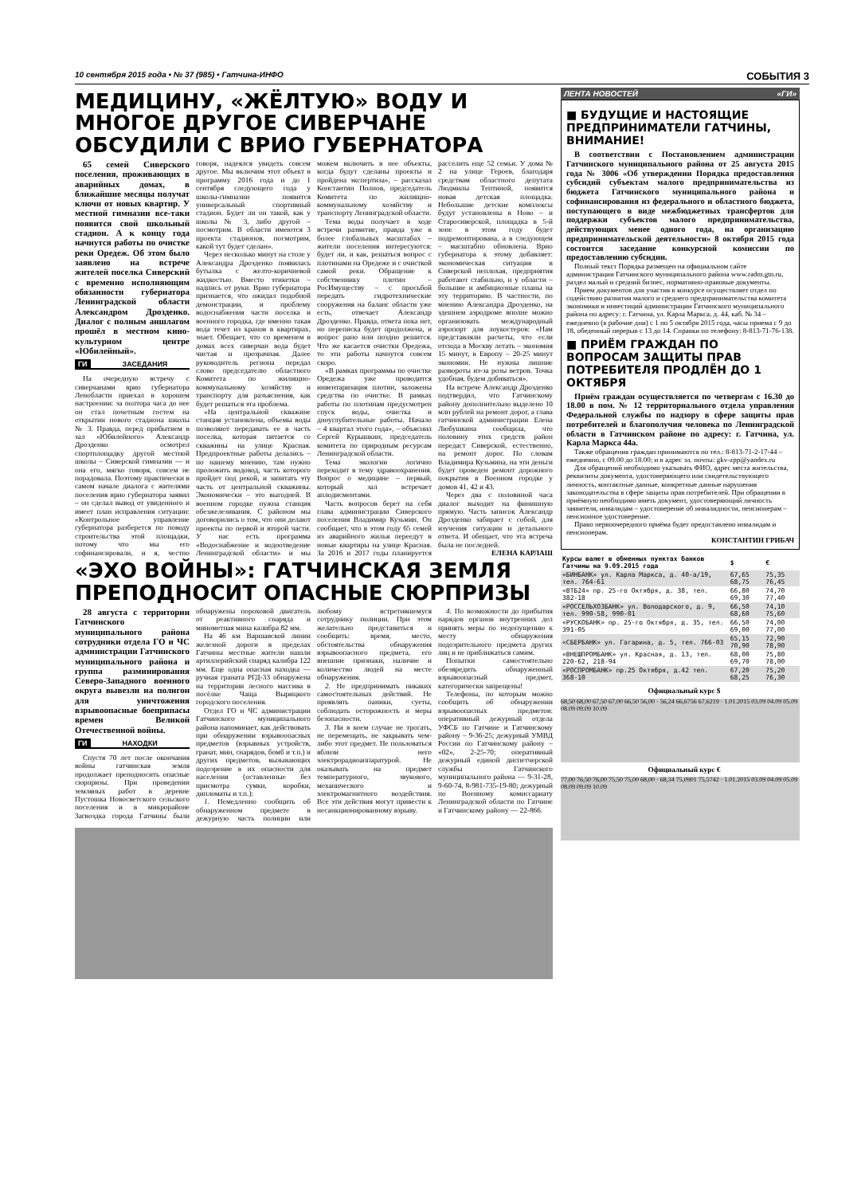10 сентября 2015 года • № 37 (985) • Гатчина-ИНФО СОБЫТИЯ 3
МЕДИЦИНУ, «ЖЁЛТУЮ» ВОДУ И МНОГОЕ ДРУГОЕ СИВЕРЧАНЕ ОБСУДИЛИ С ВРИО ГУБЕРНАТОРА
65 семей Сиверского поселения, проживающих в аварийных домах, в ближайшие месяцы получат ключи от новых квартир. У местной гимназии все-таки появится свой школьный стадион. А к концу года начнутся работы по очистке реки Оредеж. Об этом было заявлено на встрече жителей поселка Сиверский с временно исполняющим обязанности губернатора Ленинградской области Александром Дрозденко. Диалог с полным аншлагом прошёл в местном кино-культурном центре «Юбилейный».
ГИ ЗАСЕДАНИЯ
На очередную встречу с сиверчанами врио губернатора Ленобласти приехал в хорошем настроении: за полтора часа до нее он стал почетным гостем на открытии нового стадиона школы № 3. Правда, перед прибытием в зал «Юбилейного» Александр Дрозденко осмотрел спортплощадку другой местной школы – Сиверской гимназии — и она его, мягко говоря, совсем не порадовала. Поэтому практически в самом начале диалога с жителями поселения врио губернатора заявил – он сделал вывод от увиденного и имеет план исправления ситуации: «Контрольное управление губернатора разберется по поводу строительства этой площадки, потому что мы его софинансировали, и я, честно говоря, надеялся увидеть совсем другое. Мы включим этот объект в программу 2016 года и до 1 сентября следующего года у школы-гимназии появится универсальный спортивный стадион. Будет ли он такой, как у школы № 3, либо другой – посмотрим. В области имеются 3 проекта стадионов, посмотрим, какой тут будет сделан».
Через несколько минут на столе у Александра Дрозденко появилась бутылка с желто-коричневой жидкостью. Вместо этикетки – надпись от руки. Врио губернатора признается, что ожидал подобной демонстрации, и проблему водоснабжения части поселка и военного городка, где именно такая вода течет из кранов в квартирах, знает. Обещает, что со временем в домах всех сиверчан вода будет чистая и прозрачная. Далее руководитель региона передал слово председателю областного Комитета по жилищно-коммунальному хозяйству и транспорту для разъяснения, как будет решаться эта проблема.
«На центральной скважине станция установлена, объемы воды позволяют передавать ее в часть поселка, которая питается со скважины на улице Красная. Предпроектные работы делались – по нашему мнению, там нужно проложить водовод, часть которого пройдет под рекой, и запитать эту часть от центральной скважины. Экономически – это выгодней. В военном городке нужна станция обезжелезивания. С районом мы договорились о том, что они делают проекты по первой и второй части. У нас есть программа «Водоснабжение и водоотведение Ленинградской области» и мы можем включить в нее объекты, когда будут сделаны проекты и пройдена экспертиза», – рассказал Константин Полнов, председатель Комитета по жилищно-коммунальному хозяйству и транспорту Ленинградской области.
Тема воды получает в ходе встречи развитие, правда уже в более глобальных масштабах – жители поселения интересуются: будет ли, и как, решаться вопрос с плотинами на Оредеже и с очисткой самой реки. Обращение к собственнику плотин – РосИмуществу – с просьбой передать гидротехнические сооружения на баланс области уже есть, отвечает Александр Дрозденко. Правда, ответа пока нет, но переписка будет продолжена, и вопрос рано или поздно решится. Что же касается очистки Оредежа, то эти работы начнутся совсем скоро.
«В рамках программы по очистке Оредежа уже проводится инвентаризация плотин, заложены средства по очистке. В рамках работы по плотинам предусмотрен спуск воды, очистка и дноуглубительные работы. Начало – 4 квартал этого года», – объяснил Сергей Курышкин, председатель комитета по природным ресурсам Ленинградской области.
Тема экологии логично переходит в тему здравоохранения. Вопрос о медицине – первый, который зал встречает аплодисментами.
Часть вопросов берет на себя глава администрации Сиверского поселения Владимир Кузьмин. Он сообщает, что в этом году 65 семей из аварийного жилья переедут в новые квартиры на улице Красная. За 2016 и 2017 годы планируется расселить еще 52 семьи. У дома № 2 на улице Героев, благодаря средствам областного депутата Людмилы Тептиной, появится новая детская площадка. Небольшие детские комплексы будут установлены в Ново – и Старосиверской, площадка в 5-й зоне в этом году будет подремонтирована, а в следующем – масштабно обновлена. Врио губернатора к этому добавляет: экономическая ситуация в Сиверской неплохая, предприятия работают стабильно, и у области – большие и амбициозные планы на эту территорию. В частности, по мнению Александра Дрозденко, на здешнем аэродроме вполне можно организовать международный аэропорт для лоукостеров: «Нам представляли расчеты, что если отсюда в Москву летать – экономия 15 минут, в Европу – 20-25 минут экономии. Не нужны лишние развороты из-за розы ветров. Точка удобная, будем добиваться».
На встрече Александр Дрозденко подтвердил, что Гатчинскому району дополнительно выделено 10 млн рублей на ремонт дорог, а глава гатчинской администрации Елена Любушкина сообщила, что половину этих средств район передаст Сиверской, естественно, на ремонт дорог. По словам Владимира Кузьмина, на эти деньги будет проведен ремонт дорожного покрытия в Военном городке у домов 41, 42 и 43.
Через два с половиной часа диалог выходит на финишную прямую. Часть записок Александр Дрозденко забирает с собой, для изучения ситуации и детального ответа. И обещает, что эта встреча была не последней.
ЕЛЕНА КАРЛАШ
«ЭХО ВОЙНЫ»: ГАТЧИНСКАЯ ЗЕМЛЯ ПРЕПОДНОСИТ ОПАСНЫЕ СЮРПРИЗЫ
28 августа с территории Гатчинского муниципального района сотрудники отдела ГО и ЧС администрации Гатчинского муниципального района и группа разминирования Северо-Западного военного округа вывезли на полигон для уничтожения взрывоопасные боеприпасы времен Великой Отечественной войны.
ГИ НАХОДКИ
Спустя 70 лет после окончания войны гатчинская земля продолжает преподносить опасные сюрпризы. При проведении земляных работ в деревне Пустошка Новосветского сельского поселения и в микрорайоне Загвоздка города Гатчины были обнаружены пороховой двигатель от реактивного снаряда и минометная мина калибра 82 мм.
На 46 км Варшавской линии железной дороги в пределах Гатчины местные жители нашли артиллерийский снаряд калибра 122 мм. Еще одна опасная находка — ручная граната РГД-33 обнаружена на территории лесного массива в посёлке Чаща Вырицкого городского поселения.
Отдел ГО и ЧС администрации Гатчинского муниципального района напоминает, как действовать при обнаружении взрывоопасных предметов (взрывных устройств, гранат, мин, снарядов, бомб и т.п.) и других предметов, вызывающих подозрение в их опасности для населения (оставленные без присмотра сумки, коробки, дипломаты и т.п.):
1. Немедленно сообщить об обнаруженном предмете в дежурную часть полиции или любому встретившемуся сотруднику полиции. При этом желательно представиться и сообщить: время, место, обстоятельства обнаружения взрывоопасного предмета, его внешние признаки, наличие и количество людей на месте обнаружения.
2. Не предпринимать никаких самостоятельных действий. Не проявлять паники, суеты, соблюдать осторожность и меры безопасности.
3. Ни в коем случае не трогать, не перемещать, не закрывать чем-либо этот предмет. Не пользоваться вблизи него электрорадиоаппаратурой. Не оказывать на предмет температурного, звукового, механического и электромагнитного воздействия. Все эти действия могут привести к несанкционированному взрыву.
4. По возможности до прибытия нарядов органов внутренних дел принять меры по недопущению к месту обнаружения подозрительного предмета других лиц и не приближаться самим.
Попытки самостоятельно обезвредить обнаруженный взрывоопасный предмет, категорически запрещены!
Телефоны, по которым можно сообщить об обнаружении взрывоопасных предметов: оперативный дежурный отдела УФСБ по Гатчине и Гатчинскому району – 9-36-25; дежурный УМВД России по Гатчинскому району – «02», 2-25-70; оперативный дежурный единой диспетчерской службы Гатчинского муниципального района — 9-31-28, 9-60-74, 8-981-735-19-80; дежурный по Военному комиссариату Ленинградской области по Гатчине и Гатчинскому району — 22-866.
ЛЕНТА НОВОСТЕЙ «ГИ»
■ БУДУЩИЕ И НАСТОЯЩИЕ ПРЕДПРИНИМАТЕЛИ ГАТЧИНЫ, ВНИМАНИЕ!
В соответствии с Постановлением администрации Гатчинского муниципального района от 25 августа 2015 года № 3006 «Об утверждении Порядка предоставления субсидий субъектам малого предпринимательства из бюджета Гатчинского муниципального района и софинансирования из федерального и областного бюджета, поступающего в виде межбюджетных трансфертов для поддержки субъектов малого предпринимательства, действующих менее одного года, на организацию предпринимательской деятельности» 8 октября 2015 года состоится заседание конкурсной комиссии по предоставлению субсидии.
Полный текст Порядка размещен на официальном сайте администрации Гатчинского муниципального района www.radm.gtn.ru, раздел малый и средний бизнес, нормативно-правовые документы.
Прием документов для участия в конкурсе осуществляет отдел по содействию развития малого и среднего предпринимательства комитета экономики и инвестиций администрации Гатчинского муниципального района по адресу: г. Гатчина, ул. Карла Маркса, д. 44, каб. № 34 – ежедневно (в рабочие дни) с 1 по 5 октября 2015 года, часы приема с 9 до 18, обеденный перерыв с 13 до 14. Справки по телефону: 8-813-71-76-138.
■ ПРИЁМ ГРАЖДАН ПО ВОПРОСАМ ЗАЩИТЫ ПРАВ ПОТРЕБИТЕЛЯ ПРОДЛЁН ДО 1 ОКТЯБРЯ
Приём граждан осуществляется по четвергам с 16.30 до 18.00 в пом. № 12 территориального отдела управления Федеральной службы по надзору в сфере защиты прав потребителей и благополучия человека по Ленинградской области в Гатчинском районе по адресу: г. Гатчина, ул. Карла Маркса 44а.
Также обращения граждан принимаются по тел.: 8-813-71-2-17-44 – ежедневно, с 09.00 до 18.00; и в адрес эл. почты: gkv-zpp@yandex.ru
Для обращений необходимо указывать ФИО, адрес места жительства, реквизиты документа, удостоверяющего или свидетельствующего личность, контактные данные, конкретные данные нарушения законодательства в сфере защиты прав потребителей. При обращении в приёмную необходимо иметь документ, удостоверяющий личность заявителя, инвалидам – удостоверение об инвалидности, пенсионерам – пенсионное удостоверение.
Право первоочередного приёма будет предоставлено инвалидам и пенсионерам.
КОНСТАНТИН ГРИБАЧ
| Курсы валют в обменных пунктах банков Гатчины на 9.09.2015 года | $ | € |
| --- | --- | --- |
| «БИНБАНК» ул. Карла Маркса, д. 40-а/19, тел. 764-61 | 67,65 68,75 | 75,35 76,45 |
| «ВТБ24» пр. 25-го Октября, д. 38, тел. 382-18 | 66,80 69,30 | 74,70 77,40 |
| «РОССЕЛЬХОЗБАНК» ул. Володарского, д. 9, тел. 990-58, 990-01 | 66,50 68,60 | 74,10 75,60 |
| «РУСКОБАНК» пр. 25-го Октября, д. 35, тел. 391-05 | 66,50 69,00 | 74,00 77,00 |
| «СБЕРБАНК» ул. Гагарина, д. 5, тел. 766-03 | 65,15 70,90 | 72,90 78,90 |
| «ВНЕШПРОМБАНК» ул. Красная, д. 13, тел. 220-62, 218-94 | 68,00 69,70 | 75,80 78,00 |
| «РОСПРОМБАНК» пр.25 Октября, д.42 тел. 368-10 | 67,20 68,25 | 75,20 76,30 |
Официальный курс $
68,50 68,00 67,50 67,00 66,50 56,00 · 56,24 66,6756 67,6219 · 1.01.2015 03.09 04.09 05.09 08.09 09.09 10.09
Официальный курс €
77,00 76,50 76,00 75,50 75,00 68,00 · 68,34 75,0901 75,5742 · 1.01.2015 03.09 04.09 05.09 08.09 09.09 10.09